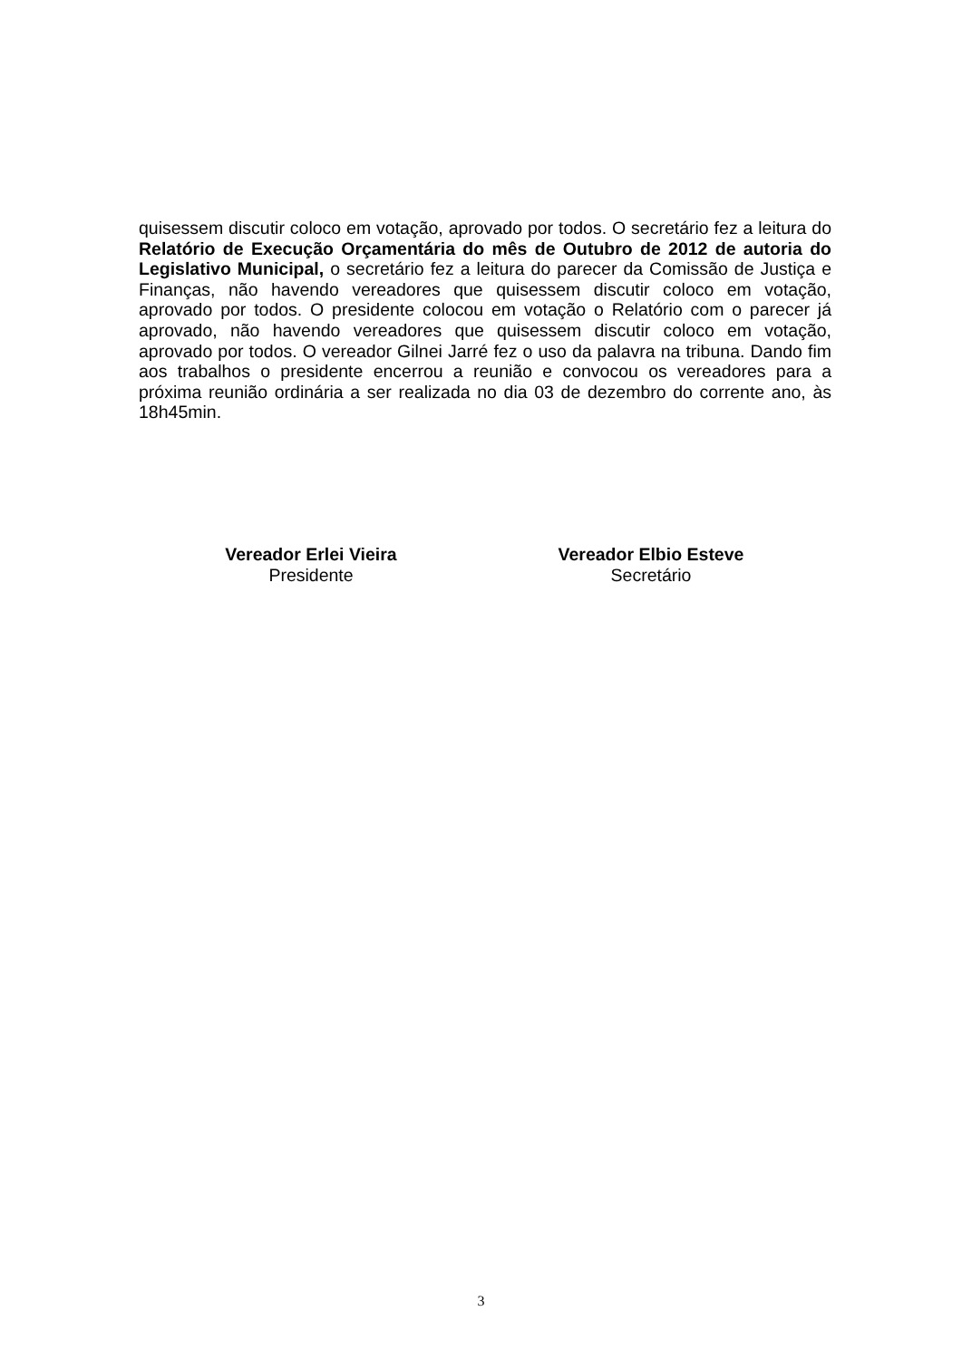quisessem discutir coloco em votação, aprovado por todos. O secretário fez a leitura do Relatório de Execução Orçamentária do mês de Outubro de 2012 de autoria do Legislativo Municipal, o secretário fez a leitura do parecer da Comissão de Justiça e Finanças, não havendo vereadores que quisessem discutir coloco em votação, aprovado por todos. O presidente colocou em votação o Relatório com o parecer já aprovado, não havendo vereadores que quisessem discutir coloco em votação, aprovado por todos. O vereador Gilnei Jarré fez o uso da palavra na tribuna. Dando fim aos trabalhos o presidente encerrou a reunião e convocou os vereadores para a próxima reunião ordinária a ser realizada no dia 03 de dezembro do corrente ano, às 18h45min.
Vereador Erlei Vieira
Presidente
Vereador Elbio Esteve
Secretário
3